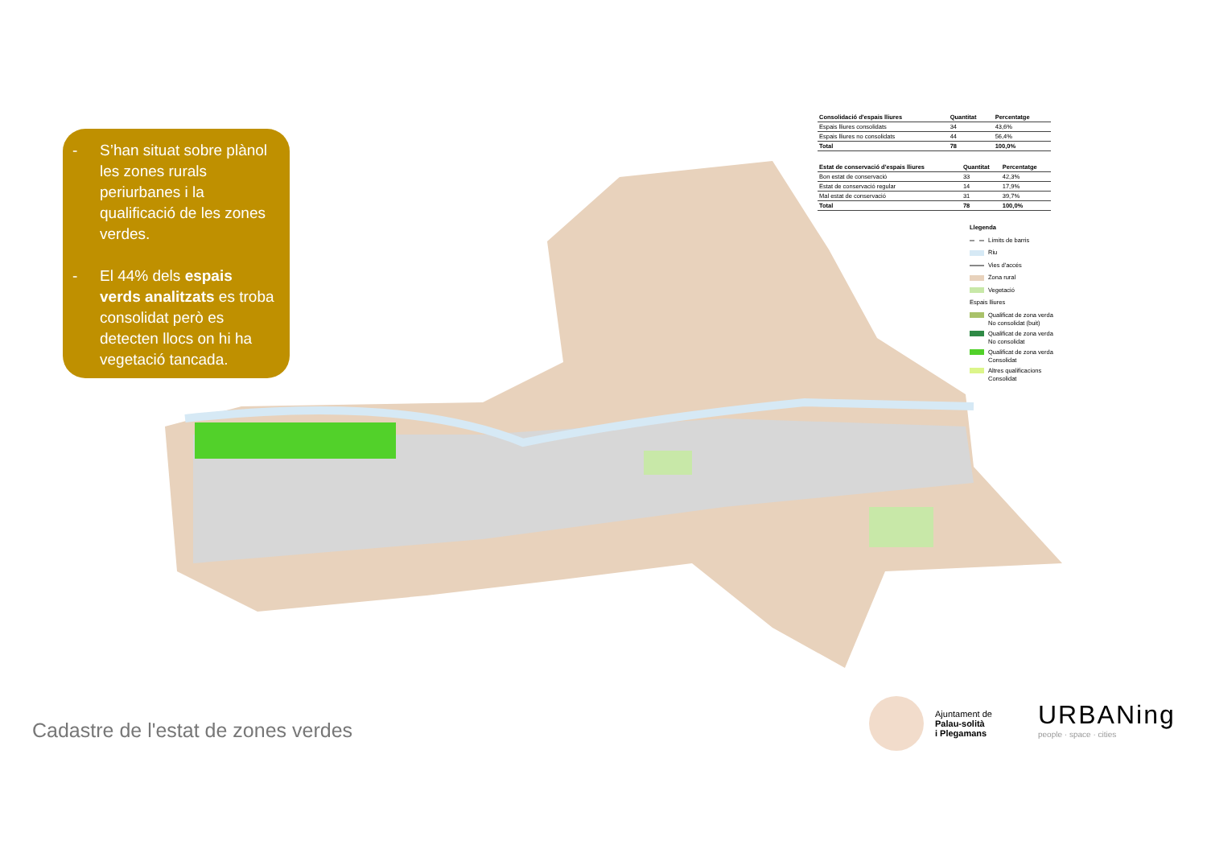- S’han situat sobre plànol les zones rurals periurbanes i la qualificació de les zones verdes.
- El 44% dels espais verds analitzats es troba consolidat però es detecten llocs on hi ha vegetació tancada.
| Consolidació d'espais lliures | Quantitat | Percentatge |
| --- | --- | --- |
| Espais lliures consolidats | 34 | 43,6% |
| Espais lliures no consolidats | 44 | 56,4% |
| Total | 78 | 100,0% |
| Estat de conservació d'espais lliures | Quantitat | Percentatge |
| --- | --- | --- |
| Bon estat de conservació | 33 | 42,3% |
| Estat de conservació regular | 14 | 17,9% |
| Mal estat de conservació | 31 | 39,7% |
| Total | 78 | 100,0% |
Llegenda
Límits de barris
Riu
Vies d'accés
Zona rural
Vegetació
Espais lliures
Qualificat de zona verda
No consolidat (buit)
Qualificat de zona verda
No consolidat
Qualificat de zona verda
Consolidat
Altres qualificacions
Consolidat
Cadastre de l'estat de zones verdes
Ajuntament de
Palau-solità
i Plegamans
URBANing
people · space · cities